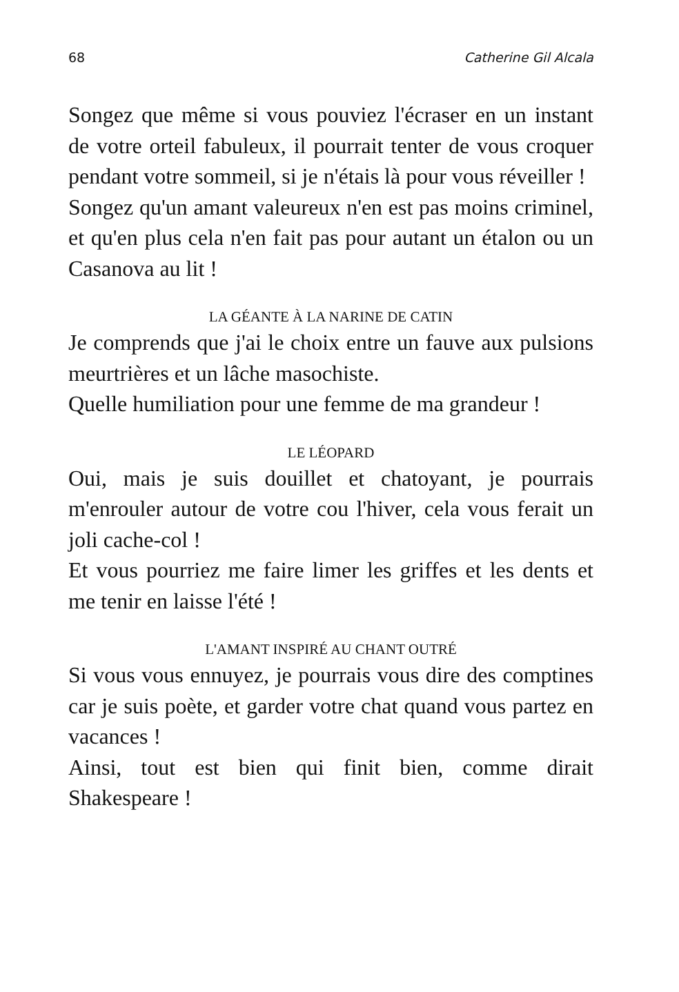68 Catherine Gil Alcala
Songez que même si vous pouviez l'écraser en un instant de votre orteil fabuleux, il pourrait tenter de vous croquer pendant votre sommeil, si je n'étais là pour vous réveiller !
Songez qu'un amant valeureux n'en est pas moins criminel, et qu'en plus cela n'en fait pas pour autant un étalon ou un Casanova au lit !
LA GÉANTE À LA NARINE DE CATIN
Je comprends que j'ai le choix entre un fauve aux pulsions meurtrières et un lâche masochiste.
Quelle humiliation pour une femme de ma grandeur !
LE LÉOPARD
Oui, mais je suis douillet et chatoyant, je pourrais m'enrouler autour de votre cou l'hiver, cela vous ferait un joli cache-col !
Et vous pourriez me faire limer les griffes et les dents et me tenir en laisse l'été !
L'AMANT INSPIRÉ AU CHANT OUTRÉ
Si vous vous ennuyez, je pourrais vous dire des comptines car je suis poète, et garder votre chat quand vous partez en vacances !
Ainsi, tout est bien qui finit bien, comme dirait Shakespeare !